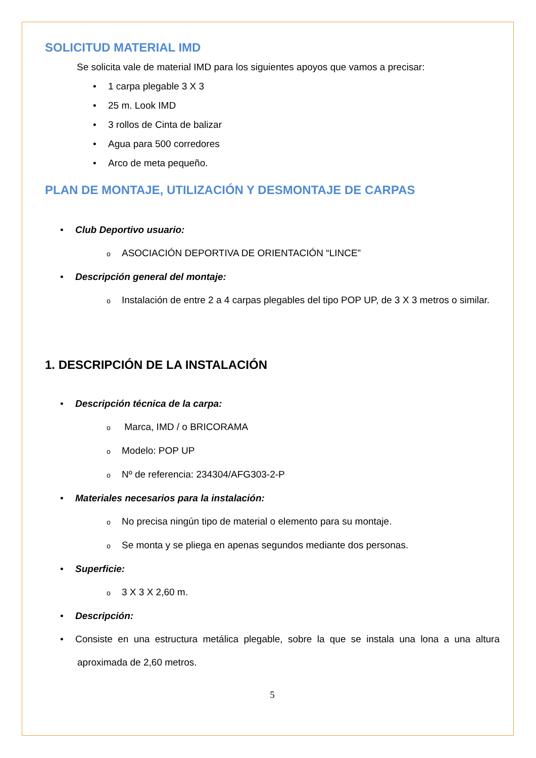SOLICITUD MATERIAL IMD
Se solicita vale de material IMD para los siguientes apoyos que vamos a precisar:
• 1 carpa plegable 3 X 3
• 25 m. Look IMD
• 3 rollos de Cinta de balizar
• Agua para 500 corredores
• Arco de meta pequeño.
PLAN DE MONTAJE, UTILIZACIÓN Y DESMONTAJE DE CARPAS
• Club Deportivo usuario:
o ASOCIACIÓN DEPORTIVA DE ORIENTACIÓN “LINCE”
• Descripción general del montaje:
o Instalación de entre 2 a 4 carpas plegables del tipo POP UP, de 3 X 3 metros o similar.
1. DESCRIPCIÓN DE LA INSTALACIÓN
• Descripción técnica de la carpa:
o Marca, IMD / o BRICORAMA
o Modelo: POP UP
o Nº de referencia: 234304/AFG303-2-P
• Materiales necesarios para la instalación:
o No precisa ningún tipo de material o elemento para su montaje.
o Se monta y se pliega en apenas segundos mediante dos personas.
• Superficie:
o 3 X 3 X 2,60 m.
• Descripción:
• Consiste en una estructura metálica plegable, sobre la que se instala una lona a una altura aproximada de 2,60 metros.
5